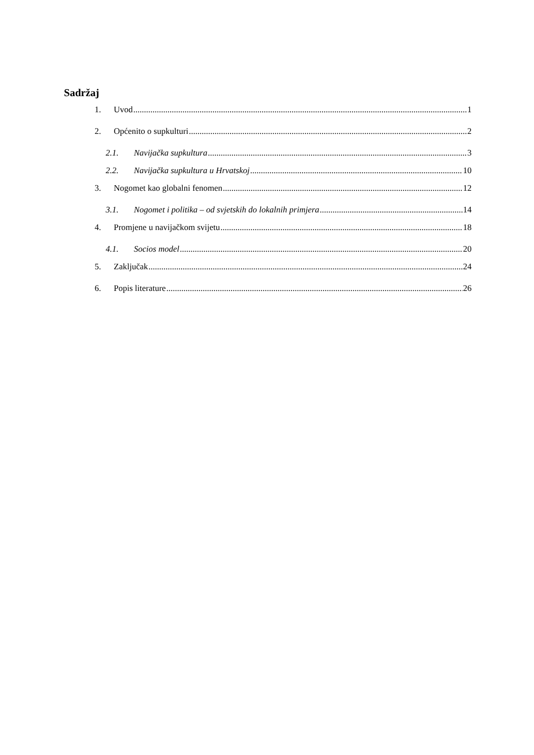Sadržaj
1. Uvod 1
2. Općenito o supkulturi 2
2.1. Navijačka supkultura 3
2.2. Navijačka supkultura u Hrvatskoj 10
3. Nogomet kao globalni fenomen 12
3.1. Nogomet i politika – od svjetskih do lokalnih primjera 14
4. Promjene u navijačkom svijetu 18
4.1. Socios model 20
5. Zaključak 24
6. Popis literature 26